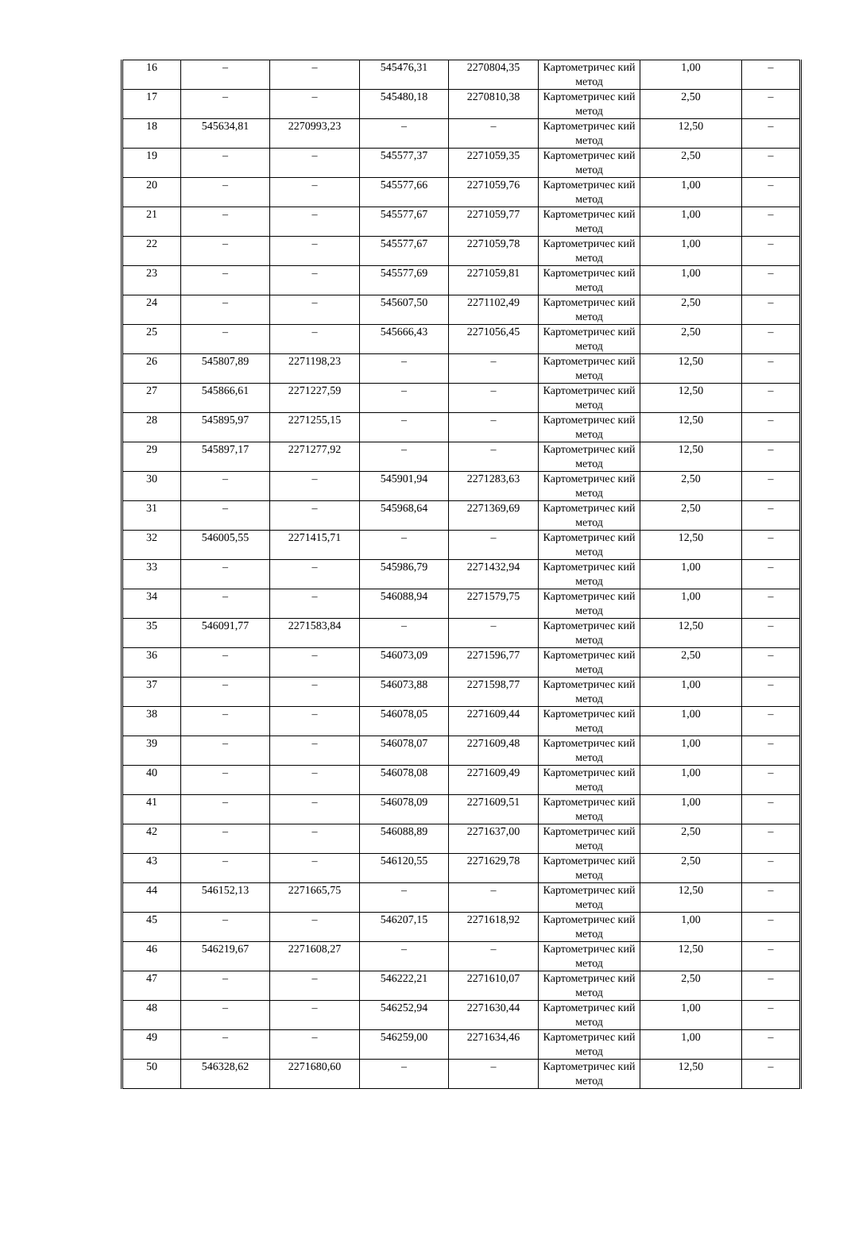| 16 | – | – | 545476,31 | 2270804,35 | Картометричес кий метод | 1,00 | – |
| 17 | – | – | 545480,18 | 2270810,38 | Картометричес кий метод | 2,50 | – |
| 18 | 545634,81 | 2270993,23 | – | – | Картометричес кий метод | 12,50 | – |
| 19 | – | – | 545577,37 | 2271059,35 | Картометричес кий метод | 2,50 | – |
| 20 | – | – | 545577,66 | 2271059,76 | Картометричес кий метод | 1,00 | – |
| 21 | – | – | 545577,67 | 2271059,77 | Картометричес кий метод | 1,00 | – |
| 22 | – | – | 545577,67 | 2271059,78 | Картометричес кий метод | 1,00 | – |
| 23 | – | – | 545577,69 | 2271059,81 | Картометричес кий метод | 1,00 | – |
| 24 | – | – | 545607,50 | 2271102,49 | Картометричес кий метод | 2,50 | – |
| 25 | – | – | 545666,43 | 2271056,45 | Картометричес кий метод | 2,50 | – |
| 26 | 545807,89 | 2271198,23 | – | – | Картометричес кий метод | 12,50 | – |
| 27 | 545866,61 | 2271227,59 | – | – | Картометричес кий метод | 12,50 | – |
| 28 | 545895,97 | 2271255,15 | – | – | Картометричес кий метод | 12,50 | – |
| 29 | 545897,17 | 2271277,92 | – | – | Картометричес кий метод | 12,50 | – |
| 30 | – | – | 545901,94 | 2271283,63 | Картометричес кий метод | 2,50 | – |
| 31 | – | – | 545968,64 | 2271369,69 | Картометричес кий метод | 2,50 | – |
| 32 | 546005,55 | 2271415,71 | – | – | Картометричес кий метод | 12,50 | – |
| 33 | – | – | 545986,79 | 2271432,94 | Картометричес кий метод | 1,00 | – |
| 34 | – | – | 546088,94 | 2271579,75 | Картометричес кий метод | 1,00 | – |
| 35 | 546091,77 | 2271583,84 | – | – | Картометричес кий метод | 12,50 | – |
| 36 | – | – | 546073,09 | 2271596,77 | Картометричес кий метод | 2,50 | – |
| 37 | – | – | 546073,88 | 2271598,77 | Картометричес кий метод | 1,00 | – |
| 38 | – | – | 546078,05 | 2271609,44 | Картометричес кий метод | 1,00 | – |
| 39 | – | – | 546078,07 | 2271609,48 | Картометричес кий метод | 1,00 | – |
| 40 | – | – | 546078,08 | 2271609,49 | Картометричес кий метод | 1,00 | – |
| 41 | – | – | 546078,09 | 2271609,51 | Картометричес кий метод | 1,00 | – |
| 42 | – | – | 546088,89 | 2271637,00 | Картометричес кий метод | 2,50 | – |
| 43 | – | – | 546120,55 | 2271629,78 | Картометричес кий метод | 2,50 | – |
| 44 | 546152,13 | 2271665,75 | – | – | Картометричес кий метод | 12,50 | – |
| 45 | – | – | 546207,15 | 2271618,92 | Картометричес кий метод | 1,00 | – |
| 46 | 546219,67 | 2271608,27 | – | – | Картометричес кий метод | 12,50 | – |
| 47 | – | – | 546222,21 | 2271610,07 | Картометричес кий метод | 2,50 | – |
| 48 | – | – | 546252,94 | 2271630,44 | Картометричес кий метод | 1,00 | – |
| 49 | – | – | 546259,00 | 2271634,46 | Картометричес кий метод | 1,00 | – |
| 50 | 546328,62 | 2271680,60 | – | – | Картометричес кий метод | 12,50 | – |